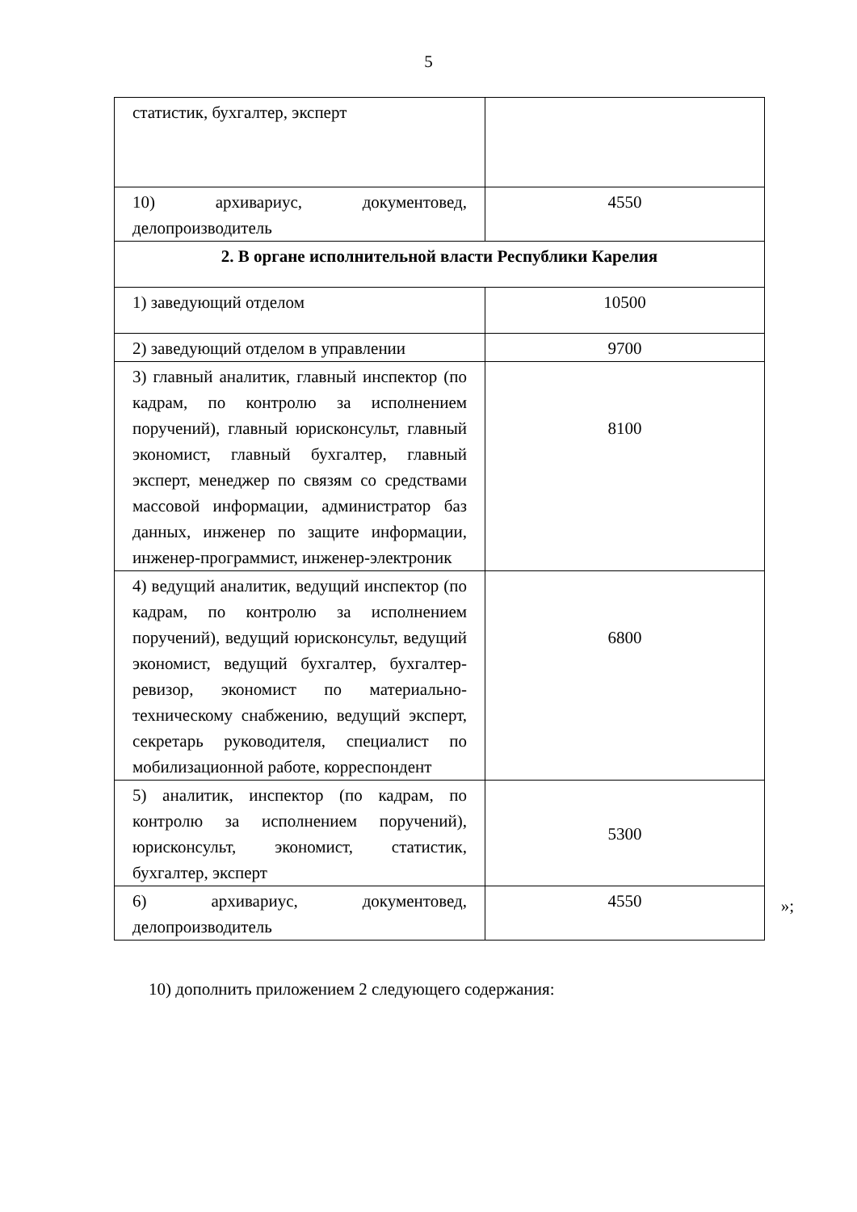5
| статистик, бухгалтер, эксперт | |
| 10) архивариус, документовед, делопроизводитель | 4550 |
| 2. В органе исполнительной власти Республики Карелия | |
| 1) заведующий отделом | 10500 |
| 2) заведующий отделом в управлении | 9700 |
| 3) главный аналитик, главный инспектор (по кадрам, по контролю за исполнением поручений), главный юрисконсульт, главный экономист, главный бухгалтер, главный эксперт, менеджер по связям со средствами массовой информации, администратор баз данных, инженер по защите информации, инженер-программист, инженер-электроник | 8100 |
| 4) ведущий аналитик, ведущий инспектор (по кадрам, по контролю за исполнением поручений), ведущий юрисконсульт, ведущий экономист, ведущий бухгалтер, бухгалтер-ревизор, экономист по материально-техническому снабжению, ведущий эксперт, секретарь руководителя, специалист по мобилизационной работе, корреспондент | 6800 |
| 5) аналитик, инспектор (по кадрам, по контролю за исполнением поручений), юрисконсульт, экономист, статистик, бухгалтер, эксперт | 5300 |
| 6) архивариус, документовед, делопроизводитель | 4550 |
»;
10) дополнить приложением 2 следующего содержания: